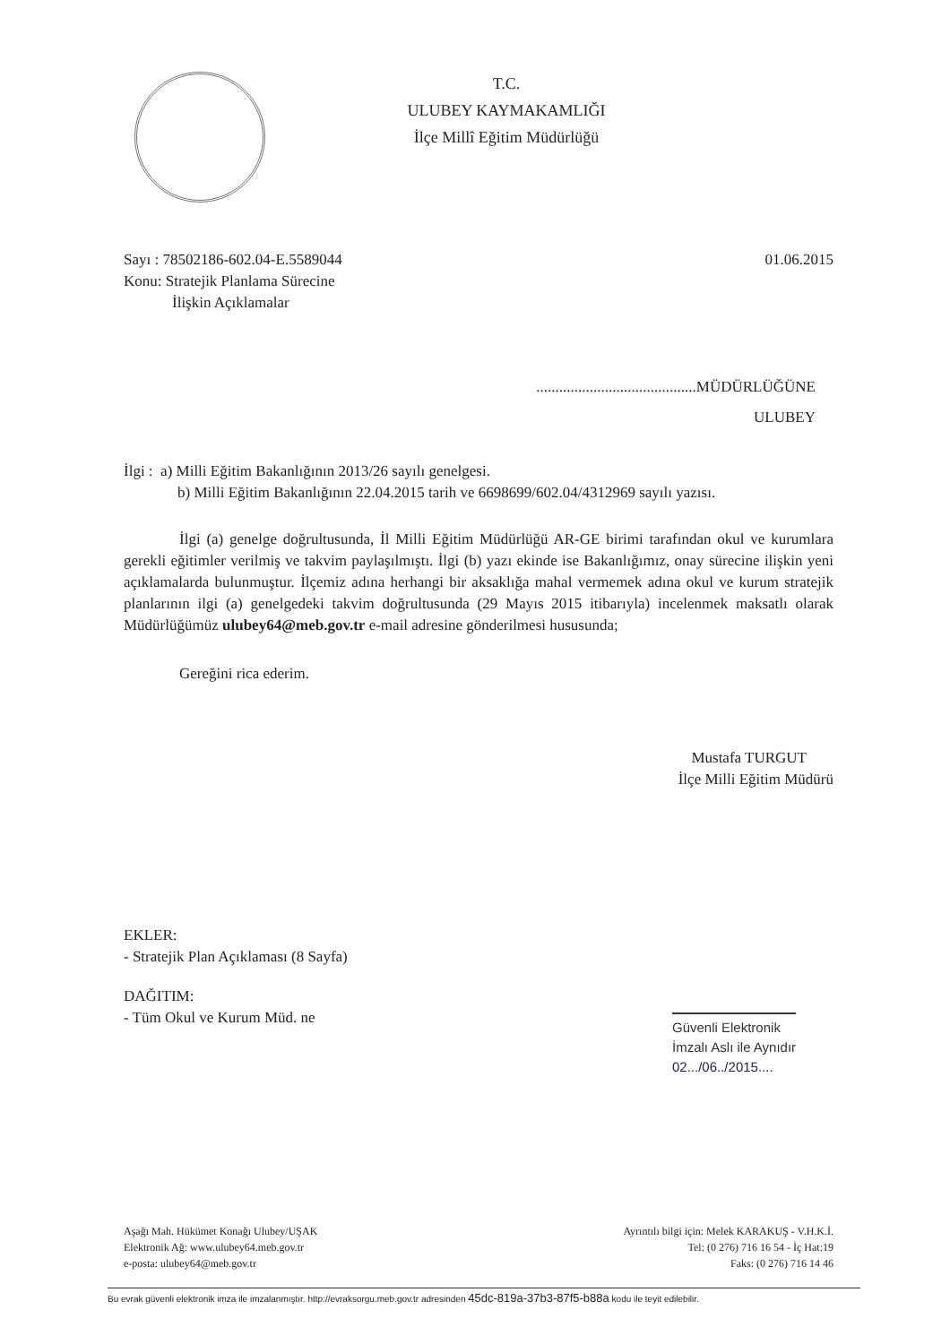T.C.
ULUBEY KAYMAKAMLIĞI
İlçe Millî Eğitim Müdürlüğü
Sayı : 78502186-602.04-E.5589044 01.06.2015
Konu: Stratejik Planlama Sürecine
İlişkin Açıklamalar
..........................................MÜDÜRLÜĞÜNE
ULUBEY
İlgi : a) Milli Eğitim Bakanlığının 2013/26 sayılı genelgesi.
b) Milli Eğitim Bakanlığının 22.04.2015 tarih ve 6698699/602.04/4312969 sayılı yazısı.
İlgi (a) genelge doğrultusunda, İl Milli Eğitim Müdürlüğü AR-GE birimi tarafından okul ve kurumlara gerekli eğitimler verilmiş ve takvim paylaşılmıştı. İlgi (b) yazı ekinde ise Bakanlığımız, onay sürecine ilişkin yeni açıklamalarda bulunmuştur. İlçemiz adına herhangi bir aksaklığa mahal vermemek adına okul ve kurum stratejik planlarının ilgi (a) genelgedeki takvim doğrultusunda (29 Mayıs 2015 itibarıyla) incelenmek maksatlı olarak Müdürlüğümüz ulubey64@meb.gov.tr e-mail adresine gönderilmesi hususunda;
Gereğini rica ederim.
Mustafa TURGUT
İlçe Milli Eğitim Müdürü
EKLER:
- Stratejik Plan Açıklaması (8 Sayfa)
DAĞITIM:
- Tüm Okul ve Kurum Müd. ne
Güvenli Elektronik
İmzalı Aslı ile Aynıdır
02.../06../2015....
Aşağı Mah. Hükümet Konağı Ulubey/UŞAK
Elektronik Ağ: www.ulubey64.meb.gov.tr
e-posta: ulubey64@meb.gov.tr
Ayrıntılı bilgi için: Melek KARAKUŞ - V.H.K.İ.
Tel: (0 276) 716 16 54 - İç Hat:19
Faks: (0 276) 716 14 46
Bu evrak güvenli elektronik imza ile imzalanmıştır. http://evraksorgu.meb.gov.tr adresinden 45dc-819a-37b3-87f5-b88a kodu ile teyit edilebilir.